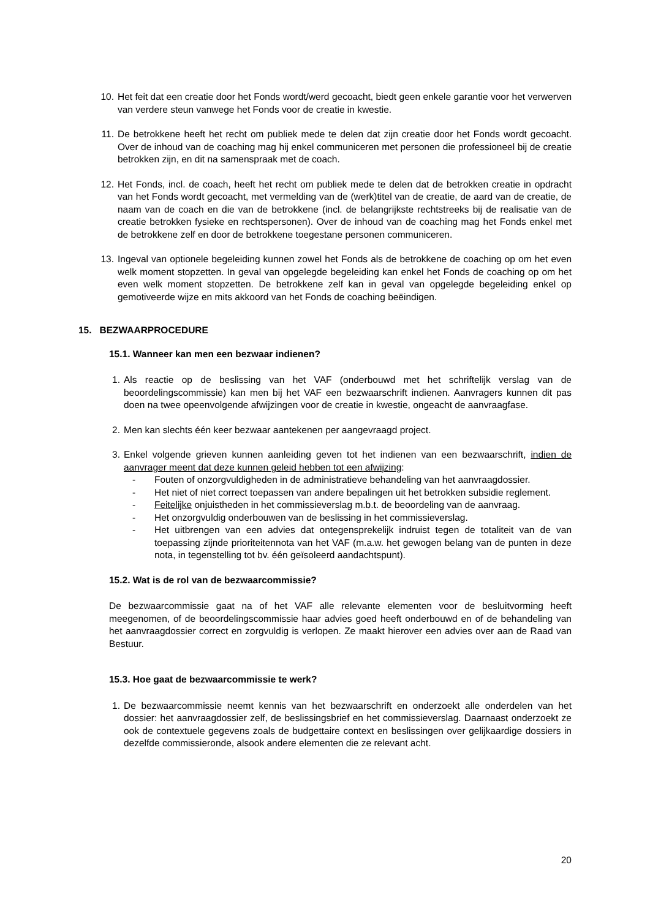10. Het feit dat een creatie door het Fonds wordt/werd gecoacht, biedt geen enkele garantie voor het verwerven van verdere steun vanwege het Fonds voor de creatie in kwestie.
11. De betrokkene heeft het recht om publiek mede te delen dat zijn creatie door het Fonds wordt gecoacht. Over de inhoud van de coaching mag hij enkel communiceren met personen die professioneel bij de creatie betrokken zijn, en dit na samenspraak met de coach.
12. Het Fonds, incl. de coach, heeft het recht om publiek mede te delen dat de betrokken creatie in opdracht van het Fonds wordt gecoacht, met vermelding van de (werk)titel van de creatie, de aard van de creatie, de naam van de coach en die van de betrokkene (incl. de belangrijkste rechtstreeks bij de realisatie van de creatie betrokken fysieke en rechtspersonen). Over de inhoud van de coaching mag het Fonds enkel met de betrokkene zelf en door de betrokkene toegestane personen communiceren.
13. Ingeval van optionele begeleiding kunnen zowel het Fonds als de betrokkene de coaching op om het even welk moment stopzetten. In geval van opgelegde begeleiding kan enkel het Fonds de coaching op om het even welk moment stopzetten. De betrokkene zelf kan in geval van opgelegde begeleiding enkel op gemotiveerde wijze en mits akkoord van het Fonds de coaching beëindigen.
15. BEZWAARPROCEDURE
15.1. Wanneer kan men een bezwaar indienen?
1. Als reactie op de beslissing van het VAF (onderbouwd met het schriftelijk verslag van de beoordelingscommissie) kan men bij het VAF een bezwaarschrift indienen. Aanvragers kunnen dit pas doen na twee opeenvolgende afwijzingen voor de creatie in kwestie, ongeacht de aanvraagfase.
2. Men kan slechts één keer bezwaar aantekenen per aangevraagd project.
3. Enkel volgende grieven kunnen aanleiding geven tot het indienen van een bezwaarschrift, indien de aanvrager meent dat deze kunnen geleid hebben tot een afwijzing:
- Fouten of onzorgvuldigheden in de administratieve behandeling van het aanvraagdossier.
- Het niet of niet correct toepassen van andere bepalingen uit het betrokken subsidie reglement.
- Feitelijke onjuistheden in het commissieverslag m.b.t. de beoordeling van de aanvraag.
- Het onzorgvuldig onderbouwen van de beslissing in het commissieverslag.
- Het uitbrengen van een advies dat ontegensprekelijk indruist tegen de totaliteit van de van toepassing zijnde prioriteitennota van het VAF (m.a.w. het gewogen belang van de punten in deze nota, in tegenstelling tot bv. één geïsoleerd aandachtspunt).
15.2. Wat is de rol van de bezwaarcommissie?
De bezwaarcommissie gaat na of het VAF alle relevante elementen voor de besluitvorming heeft meegenomen, of de beoordelingscommissie haar advies goed heeft onderbouwd en of de behandeling van het aanvraagdossier correct en zorgvuldig is verlopen. Ze maakt hierover een advies over aan de Raad van Bestuur.
15.3. Hoe gaat de bezwaarcommissie te werk?
1. De bezwaarcommissie neemt kennis van het bezwaarschrift en onderzoekt alle onderdelen van het dossier: het aanvraagdossier zelf, de beslissingsbrief en het commissieverslag. Daarnaast onderzoekt ze ook de contextuele gegevens zoals de budgettaire context en beslissingen over gelijkaardige dossiers in dezelfde commissieronde, alsook andere elementen die ze relevant acht.
20